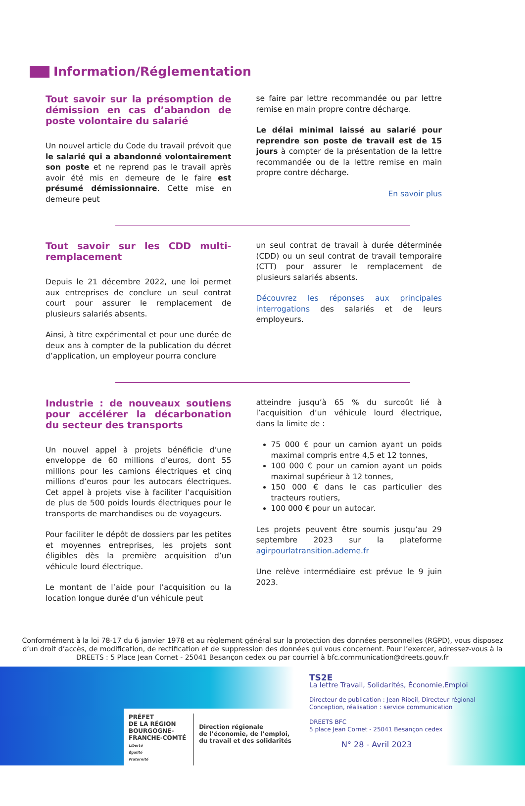Information/Réglementation
Tout savoir sur la présomption de démission en cas d’abandon de poste volontaire du salarié
Un nouvel article du Code du travail prévoit que le salarié qui a abandonné volontairement son poste et ne reprend pas le travail après avoir été mis en demeure de le faire est présumé démissionnaire. Cette mise en demeure peut
se faire par lettre recommandée ou par lettre remise en main propre contre décharge.
Le délai minimal laissé au salarié pour reprendre son poste de travail est de 15 jours à compter de la présentation de la lettre recommandée ou de la lettre remise en main propre contre décharge.
En savoir plus
Tout savoir sur les CDD multi-remplacement
Depuis le 21 décembre 2022, une loi permet aux entreprises de conclure un seul contrat court pour assurer le remplacement de plusieurs salariés absents.
Ainsi, à titre expérimental et pour une durée de deux ans à compter de la publication du décret d’application, un employeur pourra conclure
un seul contrat de travail à durée déterminée (CDD) ou un seul contrat de travail temporaire (CTT) pour assurer le remplacement de plusieurs salariés absents.
Découvrez les réponses aux principales interrogations des salariés et de leurs employeurs.
Industrie : de nouveaux soutiens pour accélérer la décarbonation du secteur des transports
Un nouvel appel à projets bénéficie d’une enveloppe de 60 millions d’euros, dont 55 millions pour les camions électriques et cinq millions d’euros pour les autocars électriques. Cet appel à projets vise à faciliter l’acquisition de plus de 500 poids lourds électriques pour le transports de marchandises ou de voyageurs.
Pour faciliter le dépôt de dossiers par les petites et moyennes entreprises, les projets sont éligibles dès la première acquisition d’un véhicule lourd électrique.
Le montant de l’aide pour l’acquisition ou la location longue durée d’un véhicule peut
atteindre jusqu’à 65 % du surcoût lié à l’acquisition d’un véhicule lourd électrique, dans la limite de :
75 000 € pour un camion ayant un poids maximal compris entre 4,5 et 12 tonnes,
100 000 € pour un camion ayant un poids maximal supérieur à 12 tonnes,
150 000 € dans le cas particulier des tracteurs routiers,
100 000 € pour un autocar.
Les projets peuvent être soumis jusqu’au 29 septembre 2023 sur la plateforme agirpourlatransition.ademe.fr
Une relève intermédiaire est prévue le 9 juin 2023.
Conformément à la loi 78-17 du 6 janvier 1978 et au règlement général sur la protection des données personnelles (RGPD), vous disposez d’un droit d’accès, de modification, de rectification et de suppression des données qui vous concernent. Pour l’exercer, adressez-vous à la DREETS : 5 Place Jean Cornet - 25041 Besançon cedex ou par courriel à bfc.communication@dreets.gouv.fr
PRÉFET
DE LA RÉGION
BOURGOGNE-
FRANCHE-COMTÉ
Liberté
Égalité
Fraternité
Direction régionale
de l’économie, de l’emploi,
du travail et des solidarités
TS2E
La lettre Travail, Solidarités, Économie,Emploi
Directeur de publication : Jean Ribeil, Directeur régional
Conception, réalisation : service communication
DREETS BFC
5 place Jean Cornet - 25041 Besançon cedex
N° 28 - Avril 2023